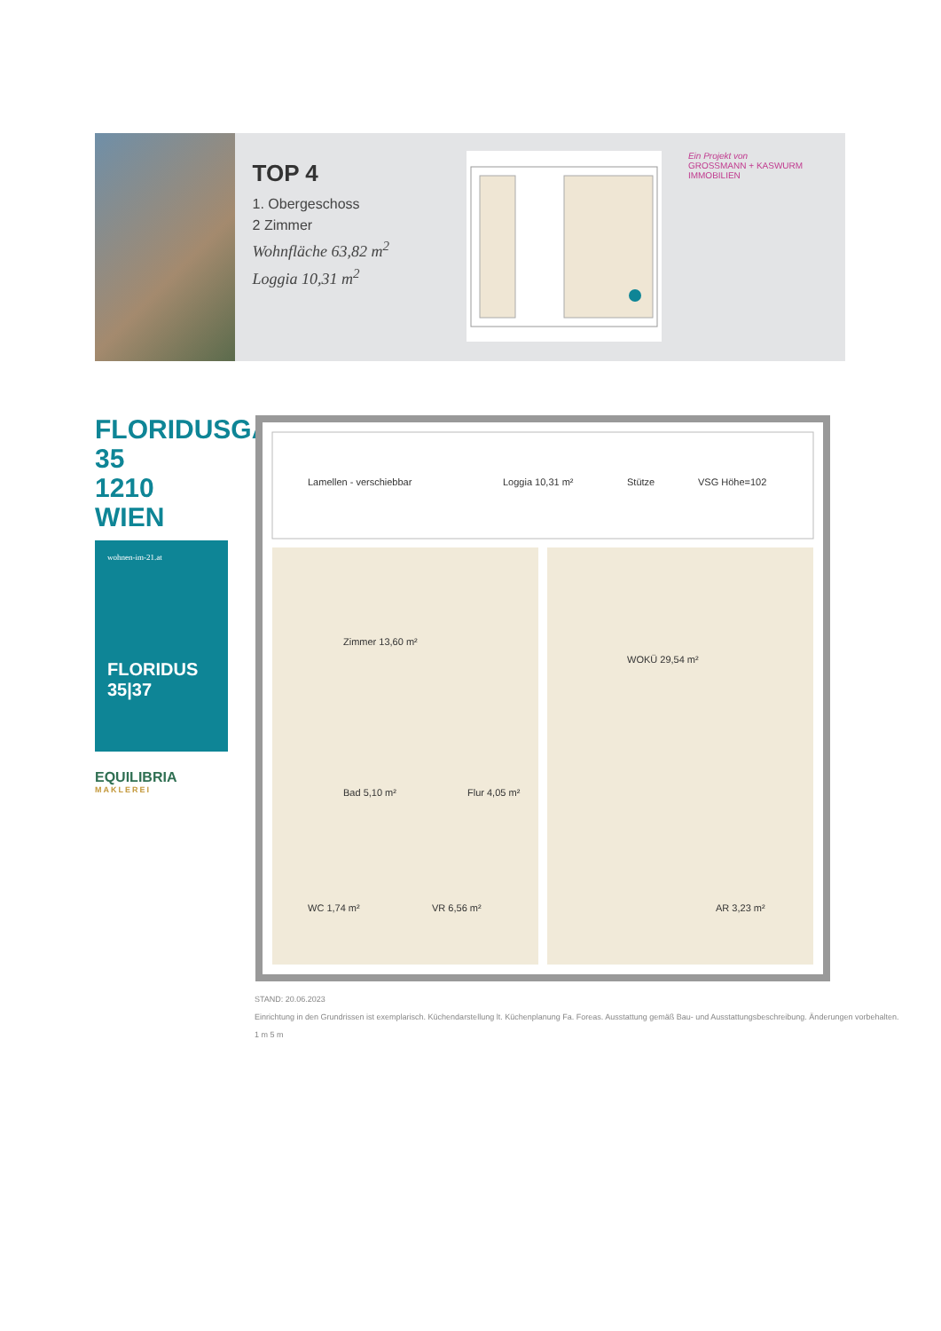TOP 4
1. Obergeschoss
2 Zimmer
Wohnfläche 63,82 m<sup>2</sup>
Loggia 10,31 m<sup>2</sup>
Ein Projekt von
GROSSMANN + KASWURM IMMOBILIEN
FLORIDUSGASSE 35
1210 WIEN
wohnen-im-21.at
FLORIDUS
35|37
EQUILIBRIA
MAKLEREI
Lamellen - verschiebbar
Loggia 10,31 m²
Stütze
VSG Höhe=102
Zimmer 13,60 m²
WOKÜ 29,54 m²
Bad 5,10 m²
Flur 4,05 m²
WC 1,74 m²
VR 6,56 m²
AR 3,23 m²
STAND: 20.06.2023
Einrichtung in den Grundrissen ist exemplarisch. Küchendarstellung lt. Küchenplanung Fa. Foreas. Ausstattung gemäß Bau- und Ausstattungsbeschreibung. Änderungen vorbehalten.
1 m 5 m